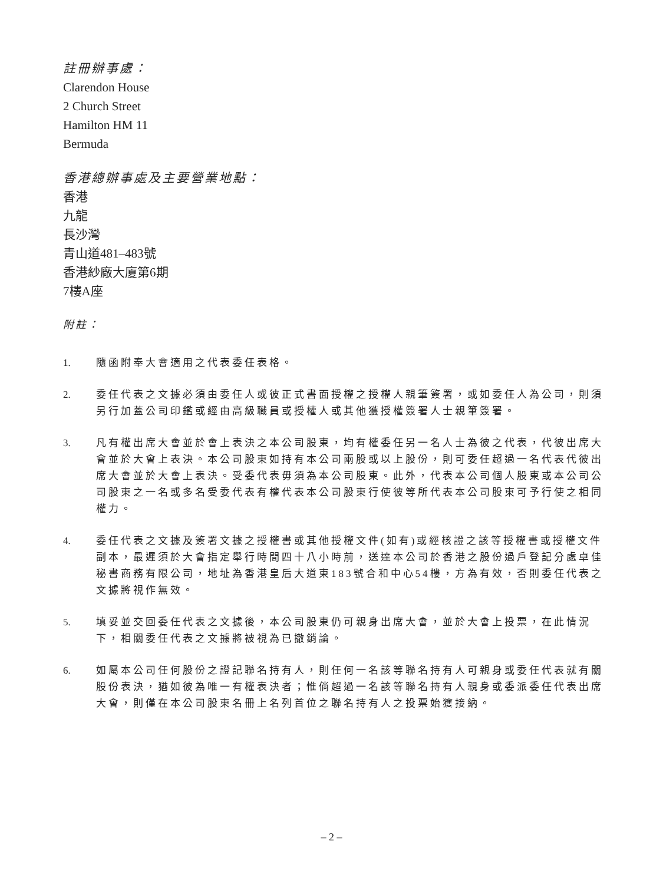註冊辦事處：
Clarendon House
2 Church Street
Hamilton HM 11
Bermuda
香港總辦事處及主要營業地點：
香港
九龍
長沙灣
青山道481–483號
香港紗廠大廈第6期
7樓A座
附註：
1. 隨函附奉大會適用之代表委任表格。
2. 委任代表之文據必須由委任人或彼正式書面授權之授權人親筆簽署，或如委任人為公司，則須另行加蓋公司印鑑或經由高級職員或授權人或其他獲授權簽署人士親筆簽署。
3. 凡有權出席大會並於會上表決之本公司股東，均有權委任另一名人士為彼之代表，代彼出席大會並於大會上表決。本公司股東如持有本公司兩股或以上股份，則可委任超過一名代表代彼出席大會並於大會上表決。受委代表毋須為本公司股東。此外，代表本公司個人股東或本公司公司股東之一名或多名受委代表有權代表本公司股東行使彼等所代表本公司股東可予行使之相同權力。
4. 委任代表之文據及簽署文據之授權書或其他授權文件(如有)或經核證之該等授權書或授權文件副本，最遲須於大會指定舉行時間四十八小時前，送達本公司於香港之股份過戶登記分處卓佳秘書商務有限公司，地址為香港皇后大道東183號合和中心54樓，方為有效，否則委任代表之文據將視作無效。
5. 填妥並交回委任代表之文據後，本公司股東仍可親身出席大會，並於大會上投票，在此情況下，相關委任代表之文據將被視為已撤銷論。
6. 如屬本公司任何股份之證記聯名持有人，則任何一名該等聯名持有人可親身或委任代表就有關股份表決，猶如彼為唯一有權表決者；惟倘超過一名該等聯名持有人親身或委派委任代表出席大會，則僅在本公司股東名冊上名列首位之聯名持有人之投票始獲接納。
– 2 –